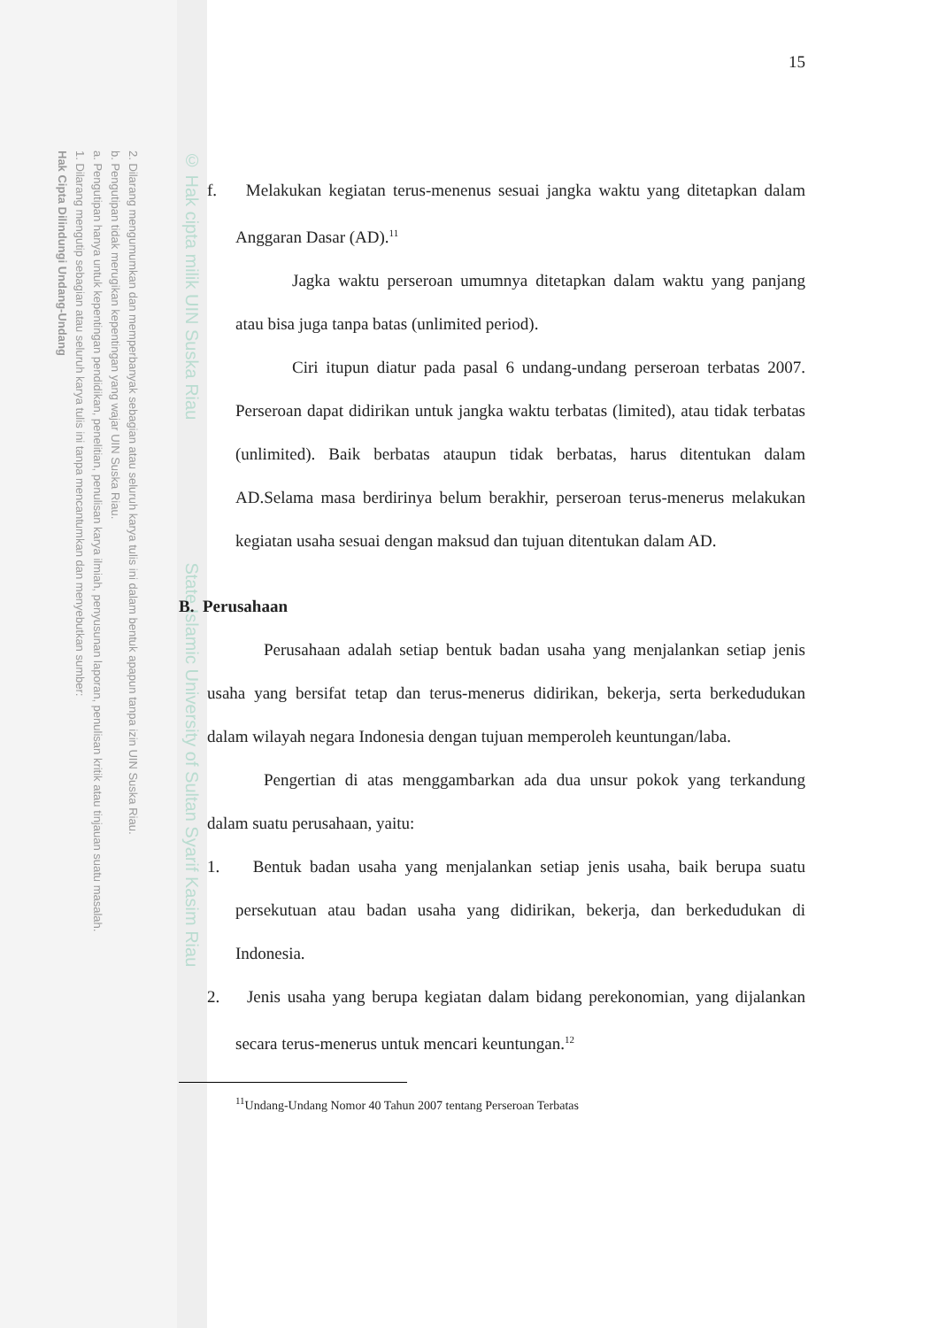2. Dilarang mengumumkan dan memperbanyak sebagian atau seluruh karya tulis ini dalam bentuk apapun tanpa izin UIN Suska Riau.
b. Pengutipan tidak merugikan kepentingan yang wajar UIN Suska Riau.
a. Pengutipan hanya untuk kepentingan pendidikan, penelitian, penulisan karya ilmiah, penyusunan laporan, penulisan kritik atau tinjauan suatu masalah.
1. Dilarang mengutip sebagian atau seluruh karya tulis ini tanpa mencantumkan dan menyebutkan sumber:
Hak Cipta Dilindungi Undang-Undang
© Hak cipta milik UIN Suska Riau State Islamic University of Sultan Syarif Kasim Riau
15
f. Melakukan kegiatan terus-menenus sesuai jangka waktu yang ditetapkan dalam Anggaran Dasar (AD).<sup>11</sup>
Jagka waktu perseroan umumnya ditetapkan dalam waktu yang panjang atau bisa juga tanpa batas (unlimited period).
Ciri itupun diatur pada pasal 6 undang-undang perseroan terbatas 2007. Perseroan dapat didirikan untuk jangka waktu terbatas (limited), atau tidak terbatas (unlimited). Baik berbatas ataupun tidak berbatas, harus ditentukan dalam AD.Selama masa berdirinya belum berakhir, perseroan terus-menerus melakukan kegiatan usaha sesuai dengan maksud dan tujuan ditentukan dalam AD.
B. Perusahaan
Perusahaan adalah setiap bentuk badan usaha yang menjalankan setiap jenis usaha yang bersifat tetap dan terus-menerus didirikan, bekerja, serta berkedudukan dalam wilayah negara Indonesia dengan tujuan memperoleh keuntungan/laba.
Pengertian di atas menggambarkan ada dua unsur pokok yang terkandung dalam suatu perusahaan, yaitu:
1. Bentuk badan usaha yang menjalankan setiap jenis usaha, baik berupa suatu persekutuan atau badan usaha yang didirikan, bekerja, dan berkedudukan di Indonesia.
2. Jenis usaha yang berupa kegiatan dalam bidang perekonomian, yang dijalankan secara terus-menerus untuk mencari keuntungan.<sup>12</sup>
<sup>11</sup> Undang-Undang Nomor 40 Tahun 2007 tentang Perseroan Terbatas